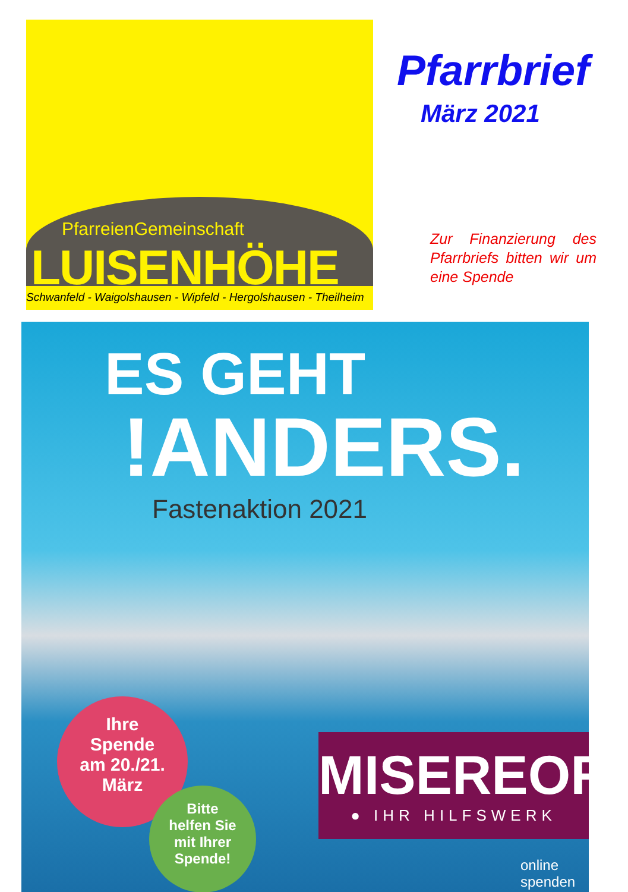PfarreienGemeinschaft
LUISENHÖHE
Schwanfeld - Waigolshausen - Wipfeld - Hergolshausen - Theilheim
Pfarrbrief
März 2021
Zur Finanzierung des Pfarrbriefs bitten wir um eine Spende
ES GEHT
!ANDERS.
Fastenaktion 2021
Ihre
Spende
am 20./21.
März
Bitte
helfen Sie
mit Ihrer
Spende!
MISEREOR
● IHR HILFSWERK
online
spenden